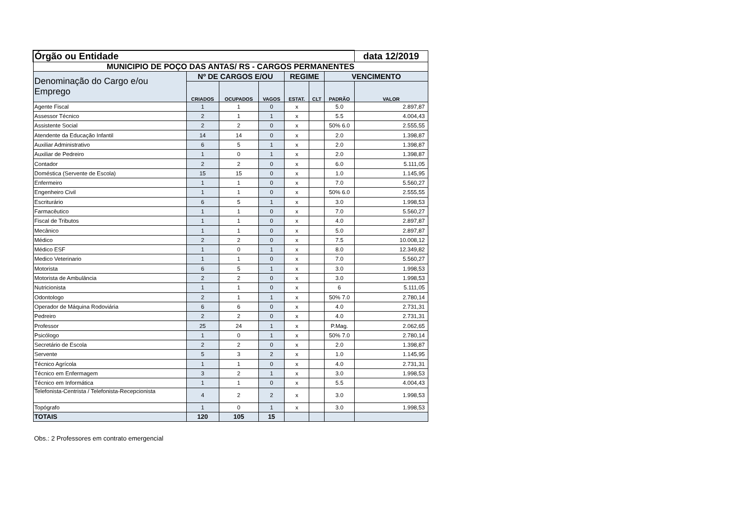| Órgão ou Entidade | | | | | | | data 12/2019 |
| --- | --- | --- | --- | --- | --- | --- | --- |
| MUNICIPIO DE POÇO DAS ANTAS/ RS - CARGOS PERMANENTES | | | | | | | |
| Denominação do Cargo e/ou Emprego | Nº DE CARGOS E/OU | | | REGIME | | VENCIMENTO | |
| | CRIADOS | OCUPADOS | VAGOS | ESTAT. | CLT | PADRÃO | VALOR |
| Agente Fiscal | 1 | 1 | 0 | x | | 5.0 | 2.897,87 |
| Assessor Técnico | 2 | 1 | 1 | x | | 5.5 | 4.004,43 |
| Assistente Social | 2 | 2 | 0 | x | | 50% 6.0 | 2.555,55 |
| Atendente da Educação Infantil | 14 | 14 | 0 | x | | 2.0 | 1.398,87 |
| Auxiliar Administrativo | 6 | 5 | 1 | x | | 2.0 | 1.398,87 |
| Auxiliar de Pedreiro | 1 | 0 | 1 | x | | 2.0 | 1.398,87 |
| Contador | 2 | 2 | 0 | x | | 6.0 | 5.111,05 |
| Doméstica (Servente de Escola) | 15 | 15 | 0 | x | | 1.0 | 1.145,95 |
| Enfermeiro | 1 | 1 | 0 | x | | 7.0 | 5.560,27 |
| Engenheiro Civil | 1 | 1 | 0 | x | | 50% 6.0 | 2.555,55 |
| Escriturário | 6 | 5 | 1 | x | | 3.0 | 1.998,53 |
| Farmacêutico | 1 | 1 | 0 | x | | 7.0 | 5.560,27 |
| Fiscal de Tributos | 1 | 1 | 0 | x | | 4.0 | 2.897,87 |
| Mecânico | 1 | 1 | 0 | x | | 5.0 | 2.897,87 |
| Médico | 2 | 2 | 0 | x | | 7.5 | 10.008,12 |
| Médico ESF | 1 | 0 | 1 | x | | 8.0 | 12.349,82 |
| Medico Veterinario | 1 | 1 | 0 | x | | 7.0 | 5.560,27 |
| Motorista | 6 | 5 | 1 | x | | 3.0 | 1.998,53 |
| Motorista de Ambulância | 2 | 2 | 0 | x | | 3.0 | 1.998,53 |
| Nutricionista | 1 | 1 | 0 | x | | 6 | 5.111,05 |
| Odontologo | 2 | 1 | 1 | x | | 50% 7.0 | 2.780,14 |
| Operador de Máquina Rodoviária | 6 | 6 | 0 | x | | 4.0 | 2.731,31 |
| Pedreiro | 2 | 2 | 0 | x | | 4.0 | 2.731,31 |
| Professor | 25 | 24 | 1 | x | | P.Mag. | 2.062,65 |
| Psicólogo | 1 | 0 | 1 | x | | 50% 7.0 | 2.780,14 |
| Secretário de Escola | 2 | 2 | 0 | x | | 2.0 | 1.398,87 |
| Servente | 5 | 3 | 2 | x | | 1.0 | 1.145,95 |
| Técnico Agrícola | 1 | 1 | 0 | x | | 4.0 | 2.731,31 |
| Técnico em Enfermagem | 3 | 2 | 1 | x | | 3.0 | 1.998,53 |
| Técnico em Informática | 1 | 1 | 0 | x | | 5.5 | 4.004,43 |
| Telefonista-Centrista / Telefonista-Recepcionista | 4 | 2 | 2 | x | | 3.0 | 1.998,53 |
| Topógrafo | 1 | 0 | 1 | x | | 3.0 | 1.998,53 |
| TOTAIS | 120 | 105 | 15 | | | | |
Obs.: 2 Professores em contrato emergencial